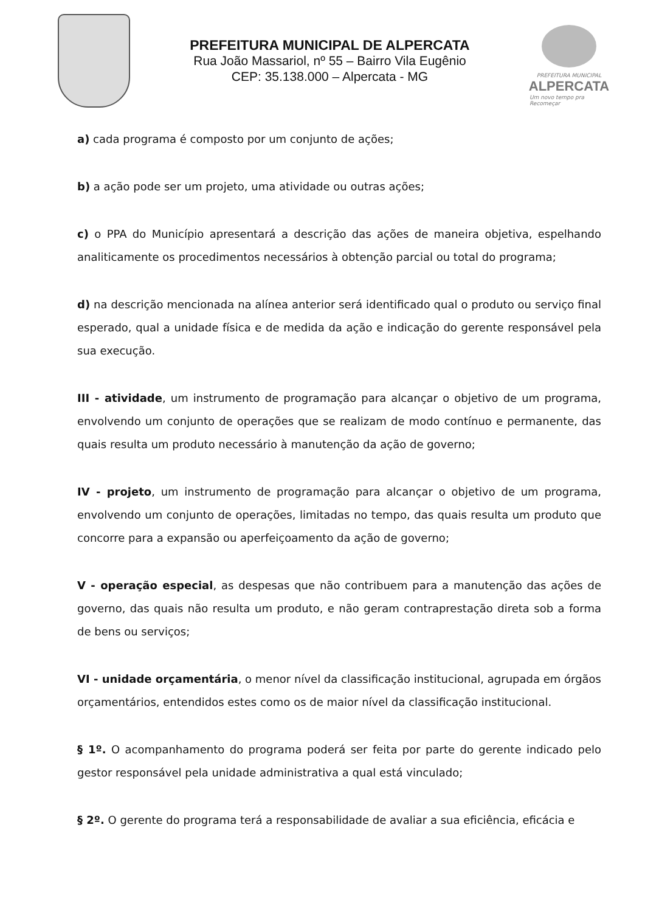PREFEITURA MUNICIPAL DE ALPERCATA
Rua João Massariol, nº 55 – Bairro Vila Eugênio
CEP: 35.138.000 – Alpercata - MG
PREFEITURA MUNICIPAL
ALPERCATA
Um novo tempo pra Recomeçar
a) cada programa é composto por um conjunto de ações;
b) a ação pode ser um projeto, uma atividade ou outras ações;
c) o PPA do Município apresentará a descrição das ações de maneira objetiva, espelhando analiticamente os procedimentos necessários à obtenção parcial ou total do programa;
d) na descrição mencionada na alínea anterior será identificado qual o produto ou serviço final esperado, qual a unidade física e de medida da ação e indicação do gerente responsável pela sua execução.
III - atividade, um instrumento de programação para alcançar o objetivo de um programa, envolvendo um conjunto de operações que se realizam de modo contínuo e permanente, das quais resulta um produto necessário à manutenção da ação de governo;
IV - projeto, um instrumento de programação para alcançar o objetivo de um programa, envolvendo um conjunto de operações, limitadas no tempo, das quais resulta um produto que concorre para a expansão ou aperfeiçoamento da ação de governo;
V - operação especial, as despesas que não contribuem para a manutenção das ações de governo, das quais não resulta um produto, e não geram contraprestação direta sob a forma de bens ou serviços;
VI - unidade orçamentária, o menor nível da classificação institucional, agrupada em órgãos orçamentários, entendidos estes como os de maior nível da classificação institucional.
§ 1º. O acompanhamento do programa poderá ser feita por parte do gerente indicado pelo gestor responsável pela unidade administrativa a qual está vinculado;
§ 2º. O gerente do programa terá a responsabilidade de avaliar a sua eficiência, eficácia e